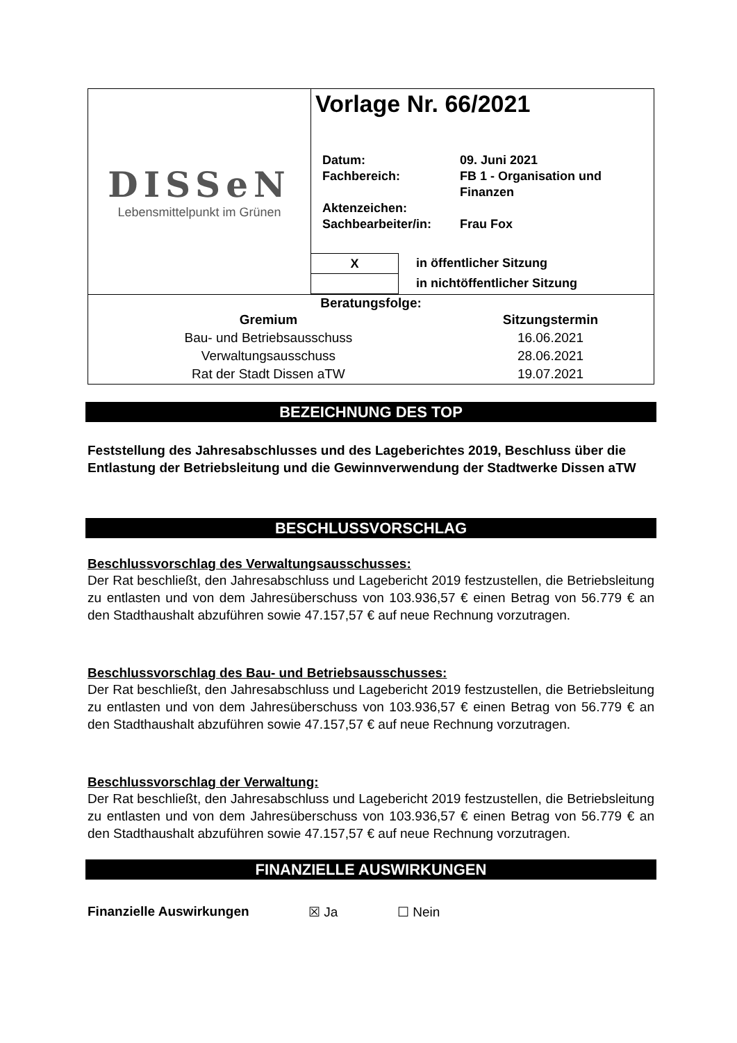| DISSeN Lebensmittelpunkt im Grünen | Vorlage Nr. 66/2021 Datum: 09. Juni 2021 Fachbereich: FB 1 - Organisation und Finanzen Aktenzeichen: Sachbearbeiter/in: Frau Fox X in öffentlicher Sitzung in nichtöffentlicher Sitzung |
| Beratungsfolge: / Gremium / Sitzungstermin / / Bau- und Betriebsausschuss / 16.06.2021 / / Verwaltungsausschuss / 28.06.2021 / / Rat der Stadt Dissen aTW / 19.07.2021 / | |
BEZEICHNUNG DES TOP
Feststellung des Jahresabschlusses und des Lageberichtes 2019, Beschluss über die Entlastung der Betriebsleitung und die Gewinnverwendung der Stadt­werke Dissen aTW
BESCHLUSSVORSCHLAG
Beschlussvorschlag des Verwaltungsausschusses:
Der Rat beschließt, den Jahresabschluss und Lagebericht 2019 festzustellen, die Betriebsleitung zu entlasten und von dem Jahresüberschuss von 103.936,57 € einen Betrag von 56.779 € an den Stadthaushalt abzuführen sowie 47.157,57 € auf neue Rechnung vorzutragen.
Beschlussvorschlag des Bau- und Betriebsausschusses:
Der Rat beschließt, den Jahresabschluss und Lagebericht 2019 festzustellen, die Betriebsleitung zu entlasten und von dem Jahresüberschuss von 103.936,57 € einen Betrag von 56.779 € an den Stadthaushalt abzuführen sowie 47.157,57 € auf neue Rechnung vorzutragen.
Beschlussvorschlag der Verwaltung:
Der Rat beschließt, den Jahresabschluss und Lagebericht 2019 festzustellen, die Betriebsleitung zu entlasten und von dem Jahresüberschuss von 103.936,57 € einen Betrag von 56.779 € an den Stadthaushalt abzuführen sowie 47.157,57 € auf neue Rechnung vorzutragen.
FINANZIELLE AUSWIRKUNGEN
Finanzielle Auswirkungen ☒ Ja ☐ Nein